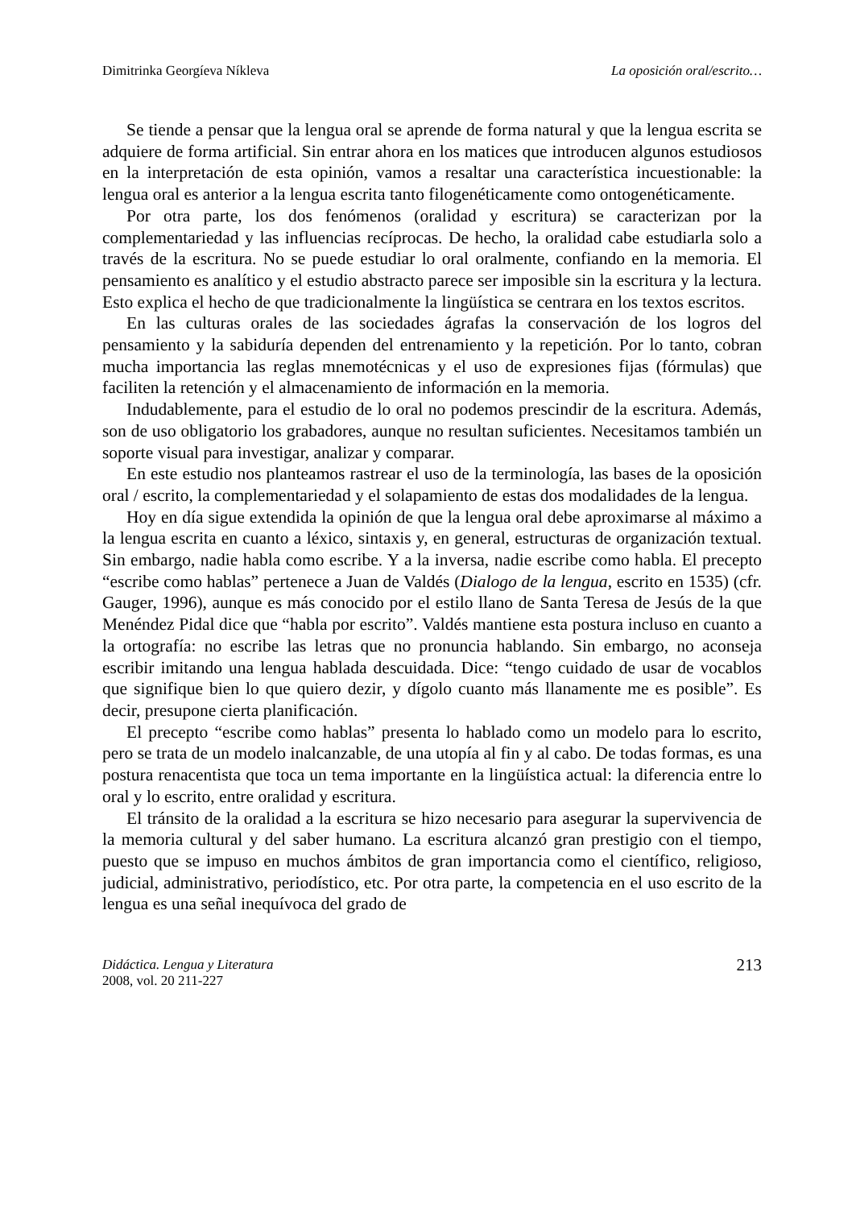Dimitrinka Georgíeva Níkleva La oposición oral/escrito…
Se tiende a pensar que la lengua oral se aprende de forma natural y que la lengua escrita se adquiere de forma artificial. Sin entrar ahora en los matices que introducen algunos estudiosos en la interpretación de esta opinión, vamos a resaltar una característica incuestionable: la lengua oral es anterior a la lengua escrita tanto filogenéticamente como ontogenéticamente.
Por otra parte, los dos fenómenos (oralidad y escritura) se caracterizan por la complementariedad y las influencias recíprocas. De hecho, la oralidad cabe estudiarla solo a través de la escritura. No se puede estudiar lo oral oralmente, confiando en la memoria. El pensamiento es analítico y el estudio abstracto parece ser imposible sin la escritura y la lectura. Esto explica el hecho de que tradicionalmente la lingüística se centrara en los textos escritos.
En las culturas orales de las sociedades ágrafas la conservación de los logros del pensamiento y la sabiduría dependen del entrenamiento y la repetición. Por lo tanto, cobran mucha importancia las reglas mnemotécnicas y el uso de expresiones fijas (fórmulas) que faciliten la retención y el almacenamiento de información en la memoria.
Indudablemente, para el estudio de lo oral no podemos prescindir de la escritura. Además, son de uso obligatorio los grabadores, aunque no resultan suficientes. Necesitamos también un soporte visual para investigar, analizar y comparar.
En este estudio nos planteamos rastrear el uso de la terminología, las bases de la oposición oral / escrito, la complementariedad y el solapamiento de estas dos modalidades de la lengua.
Hoy en día sigue extendida la opinión de que la lengua oral debe aproximarse al máximo a la lengua escrita en cuanto a léxico, sintaxis y, en general, estructuras de organización textual. Sin embargo, nadie habla como escribe. Y a la inversa, nadie escribe como habla. El precepto “escribe como hablas” pertenece a Juan de Valdés (Dialogo de la lengua, escrito en 1535) (cfr. Gauger, 1996), aunque es más conocido por el estilo llano de Santa Teresa de Jesús de la que Menéndez Pidal dice que “habla por escrito”. Valdés mantiene esta postura incluso en cuanto a la ortografía: no escribe las letras que no pronuncia hablando. Sin embargo, no aconseja escribir imitando una lengua hablada descuidada. Dice: “tengo cuidado de usar de vocablos que signifique bien lo que quiero dezir, y dígolo cuanto más llanamente me es posible”. Es decir, presupone cierta planificación.
El precepto “escribe como hablas” presenta lo hablado como un modelo para lo escrito, pero se trata de un modelo inalcanzable, de una utopía al fin y al cabo. De todas formas, es una postura renacentista que toca un tema importante en la lingüística actual: la diferencia entre lo oral y lo escrito, entre oralidad y escritura.
El tránsito de la oralidad a la escritura se hizo necesario para asegurar la supervivencia de la memoria cultural y del saber humano. La escritura alcanzó gran prestigio con el tiempo, puesto que se impuso en muchos ámbitos de gran importancia como el científico, religioso, judicial, administrativo, periodístico, etc. Por otra parte, la competencia en el uso escrito de la lengua es una señal inequívoca del grado de
Didáctica. Lengua y Literatura
2008, vol. 20 211-227
213